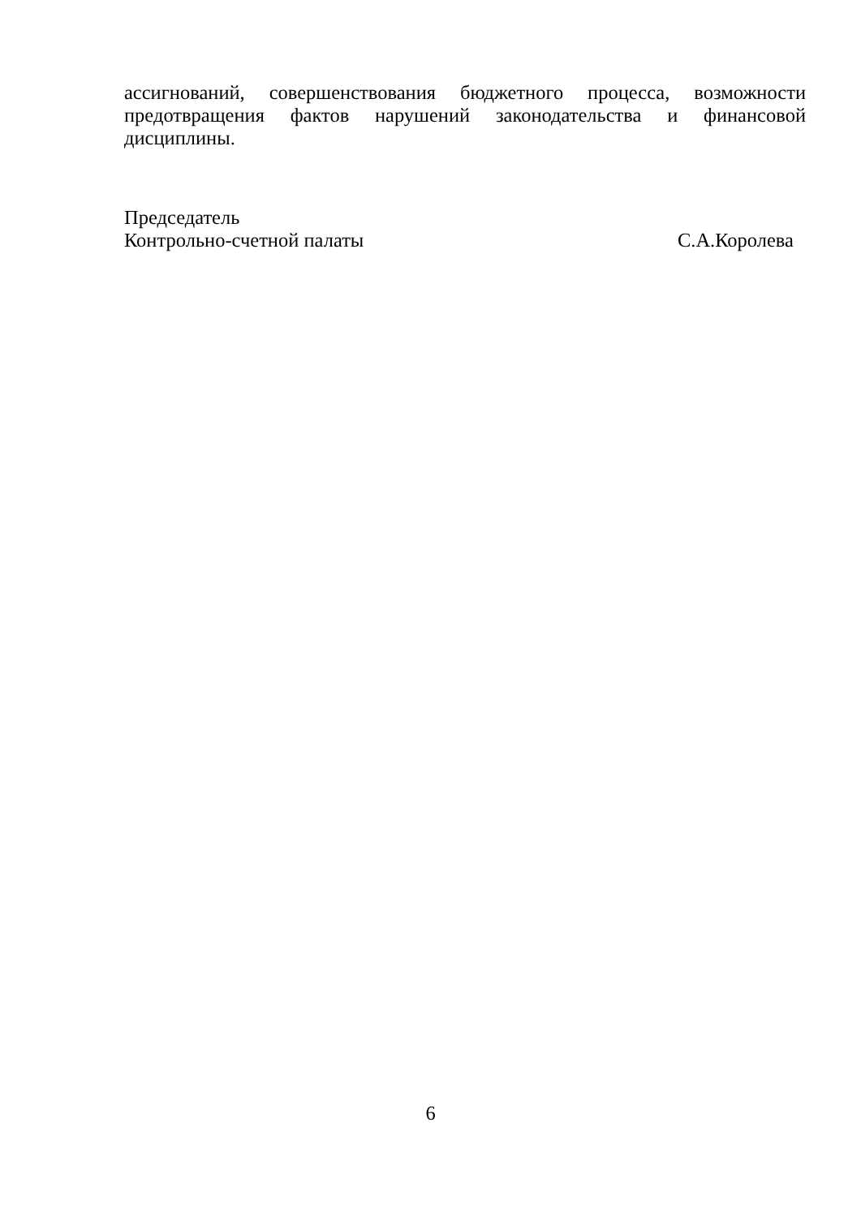ассигнований, совершенствования бюджетного процесса, возможности предотвращения фактов нарушений законодательства и финансовой дисциплины.
Председатель
Контрольно-счетной палаты С.А.Королева
6